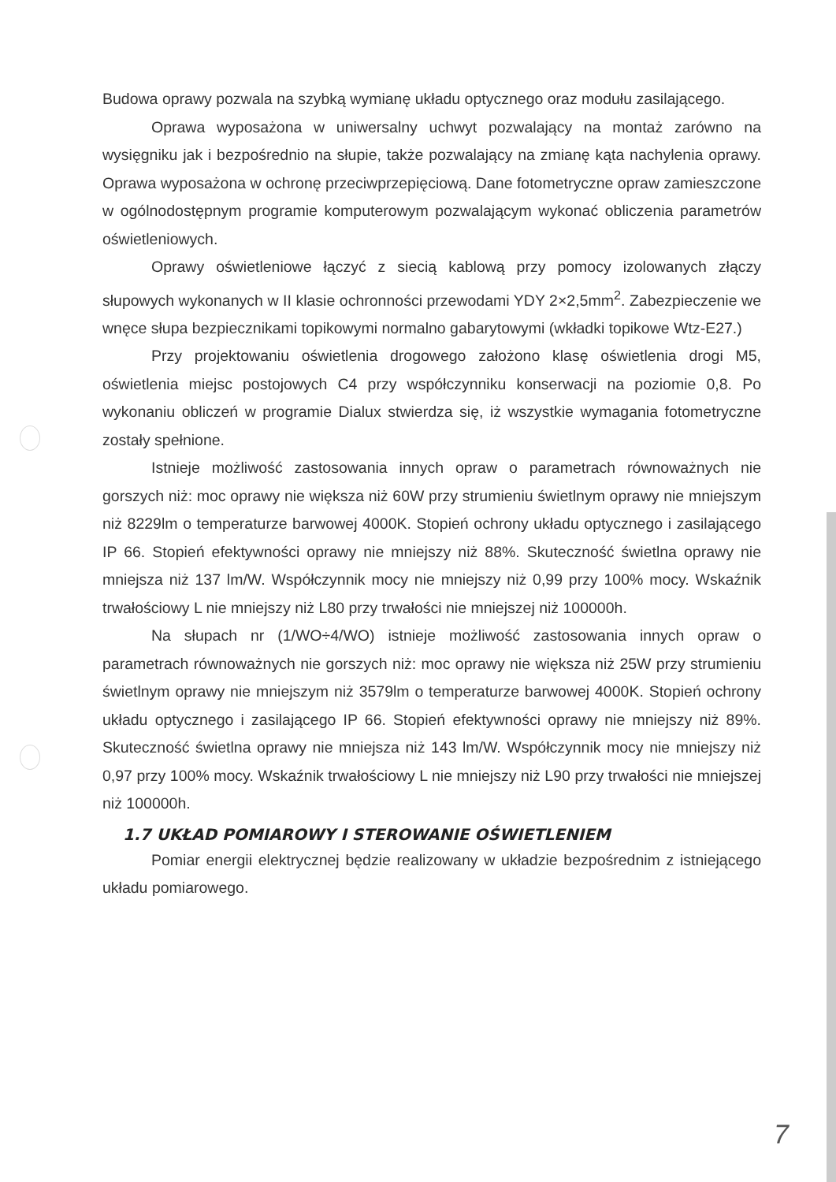Budowa oprawy pozwala na szybką wymianę układu optycznego oraz modułu zasilającego.
Oprawa wyposażona w uniwersalny uchwyt pozwalający na montaż zarówno na wysięgniku jak i bezpośrednio na słupie, także pozwalający na zmianę kąta nachylenia oprawy. Oprawa wyposażona w ochronę przeciwprzepięciową. Dane fotometryczne opraw zamieszczone w ogólnodostępnym programie komputerowym pozwalającym wykonać obliczenia parametrów oświetleniowych.
Oprawy oświetleniowe łączyć z siecią kablową przy pomocy izolowanych złączy słupowych wykonanych w II klasie ochronności przewodami YDY 2×2,5mm<sup>2</sup>. Zabezpieczenie we wnęce słupa bezpiecznikami topikowymi normalno gabarytowymi (wkładki topikowe Wtz-E27.)
Przy projektowaniu oświetlenia drogowego założono klasę oświetlenia drogi M5, oświetlenia miejsc postojowych C4 przy współczynniku konserwacji na poziomie 0,8. Po wykonaniu obliczeń w programie Dialux stwierdza się, iż wszystkie wymagania fotometryczne zostały spełnione.
Istnieje możliwość zastosowania innych opraw o parametrach równoważnych nie gorszych niż: moc oprawy nie większa niż 60W przy strumieniu świetlnym oprawy nie mniejszym niż 8229lm o temperaturze barwowej 4000K. Stopień ochrony układu optycznego i zasilającego IP 66. Stopień efektywności oprawy nie mniejszy niż 88%. Skuteczność świetlna oprawy nie mniejsza niż 137 lm/W. Współczynnik mocy nie mniejszy niż 0,99 przy 100% mocy. Wskaźnik trwałościowy L nie mniejszy niż L80 przy trwałości nie mniejszej niż 100000h.
Na słupach nr (1/WO÷4/WO) istnieje możliwość zastosowania innych opraw o parametrach równoważnych nie gorszych niż: moc oprawy nie większa niż 25W przy strumieniu świetlnym oprawy nie mniejszym niż 3579lm o temperaturze barwowej 4000K. Stopień ochrony układu optycznego i zasilającego IP 66. Stopień efektywności oprawy nie mniejszy niż 89%. Skuteczność świetlna oprawy nie mniejsza niż 143 lm/W. Współczynnik mocy nie mniejszy niż 0,97 przy 100% mocy. Wskaźnik trwałościowy L nie mniejszy niż L90 przy trwałości nie mniejszej niż 100000h.
1.7 UKŁAD POMIAROWY I STEROWANIE OŚWIETLENIEM
Pomiar energii elektrycznej będzie realizowany w układzie bezpośrednim z istniejącego układu pomiarowego.
7